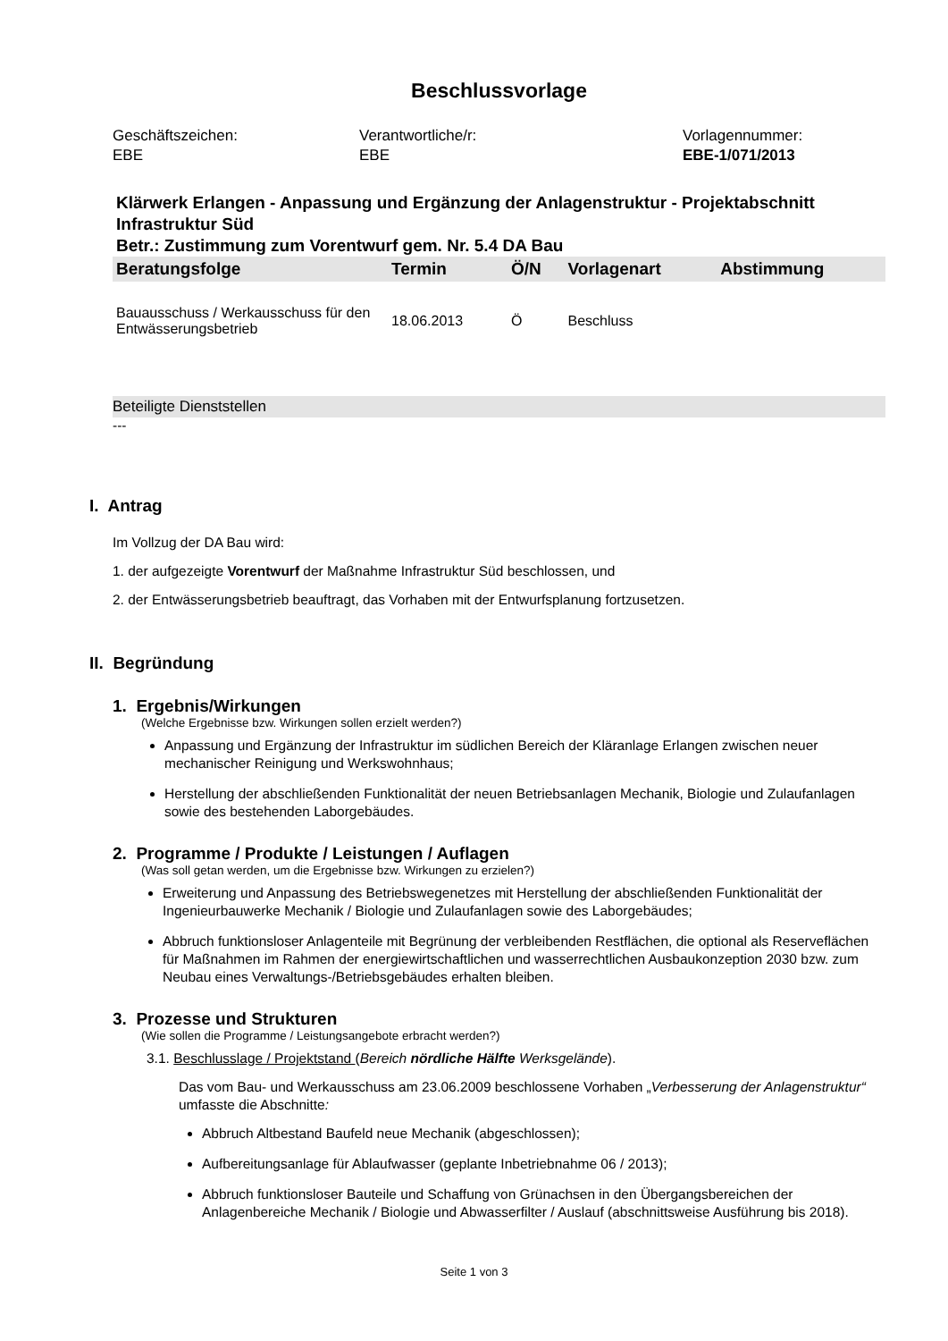Beschlussvorlage
Geschäftszeichen:
EBE
Verantwortliche/r:
EBE
Vorlagennummer:
EBE-1/071/2013
Klärwerk Erlangen - Anpassung und Ergänzung der Anlagenstruktur - Projektabschnitt Infrastruktur Süd
Betr.: Zustimmung zum Vorentwurf gem. Nr. 5.4 DA Bau
| Beratungsfolge | Termin | Ö/N | Vorlagenart | Abstimmung |
| --- | --- | --- | --- | --- |
| Bauausschuss / Werkausschuss für den Entwässerungsbetrieb | 18.06.2013 | Ö | Beschluss | |
Beteiligte Dienststellen
---
I. Antrag
Im Vollzug der DA Bau wird:
1. der aufgezeigte Vorentwurf der Maßnahme Infrastruktur Süd beschlossen, und
2. der Entwässerungsbetrieb beauftragt, das Vorhaben mit der Entwurfsplanung fortzusetzen.
II. Begründung
1. Ergebnis/Wirkungen
(Welche Ergebnisse bzw. Wirkungen sollen erzielt werden?)
Anpassung und Ergänzung der Infrastruktur im südlichen Bereich der Kläranlage Erlangen zwischen neuer mechanischer Reinigung und Werkswohnhaus;
Herstellung der abschließenden Funktionalität der neuen Betriebsanlagen Mechanik, Biologie und Zulaufanlagen sowie des bestehenden Laborgebäudes.
2. Programme / Produkte / Leistungen / Auflagen
(Was soll getan werden, um die Ergebnisse bzw. Wirkungen zu erzielen?)
Erweiterung und Anpassung des Betriebswegenetzes mit Herstellung der abschließenden Funktionalität der Ingenieurbauwerke Mechanik / Biologie und Zulaufanlagen sowie des Laborgebäudes;
Abbruch funktionsloser Anlagenteile mit Begrünung der verbleibenden Restflächen, die optional als Reserveflächen für Maßnahmen im Rahmen der energiewirtschaftlichen und wasserrechtlichen Ausbaukonzeption 2030 bzw. zum Neubau eines Verwaltungs-/Betriebsgebäudes erhalten bleiben.
3. Prozesse und Strukturen
(Wie sollen die Programme / Leistungsangebote erbracht werden?)
3.1. Beschlusslage / Projektstand (Bereich nördliche Hälfte Werksgelände).
Das vom Bau- und Werkausschuss am 23.06.2009 beschlossene Vorhaben „Verbesserung der Anlagenstruktur“ umfasste die Abschnitte:
Abbruch Altbestand Baufeld neue Mechanik (abgeschlossen);
Aufbereitungsanlage für Ablaufwasser (geplante Inbetriebnahme 06 / 2013);
Abbruch funktionsloser Bauteile und Schaffung von Grünachsen in den Übergangsbereichen der Anlagenbereiche Mechanik / Biologie und Abwasserfilter / Auslauf (abschnittsweise Ausführung bis 2018).
Seite 1 von 3